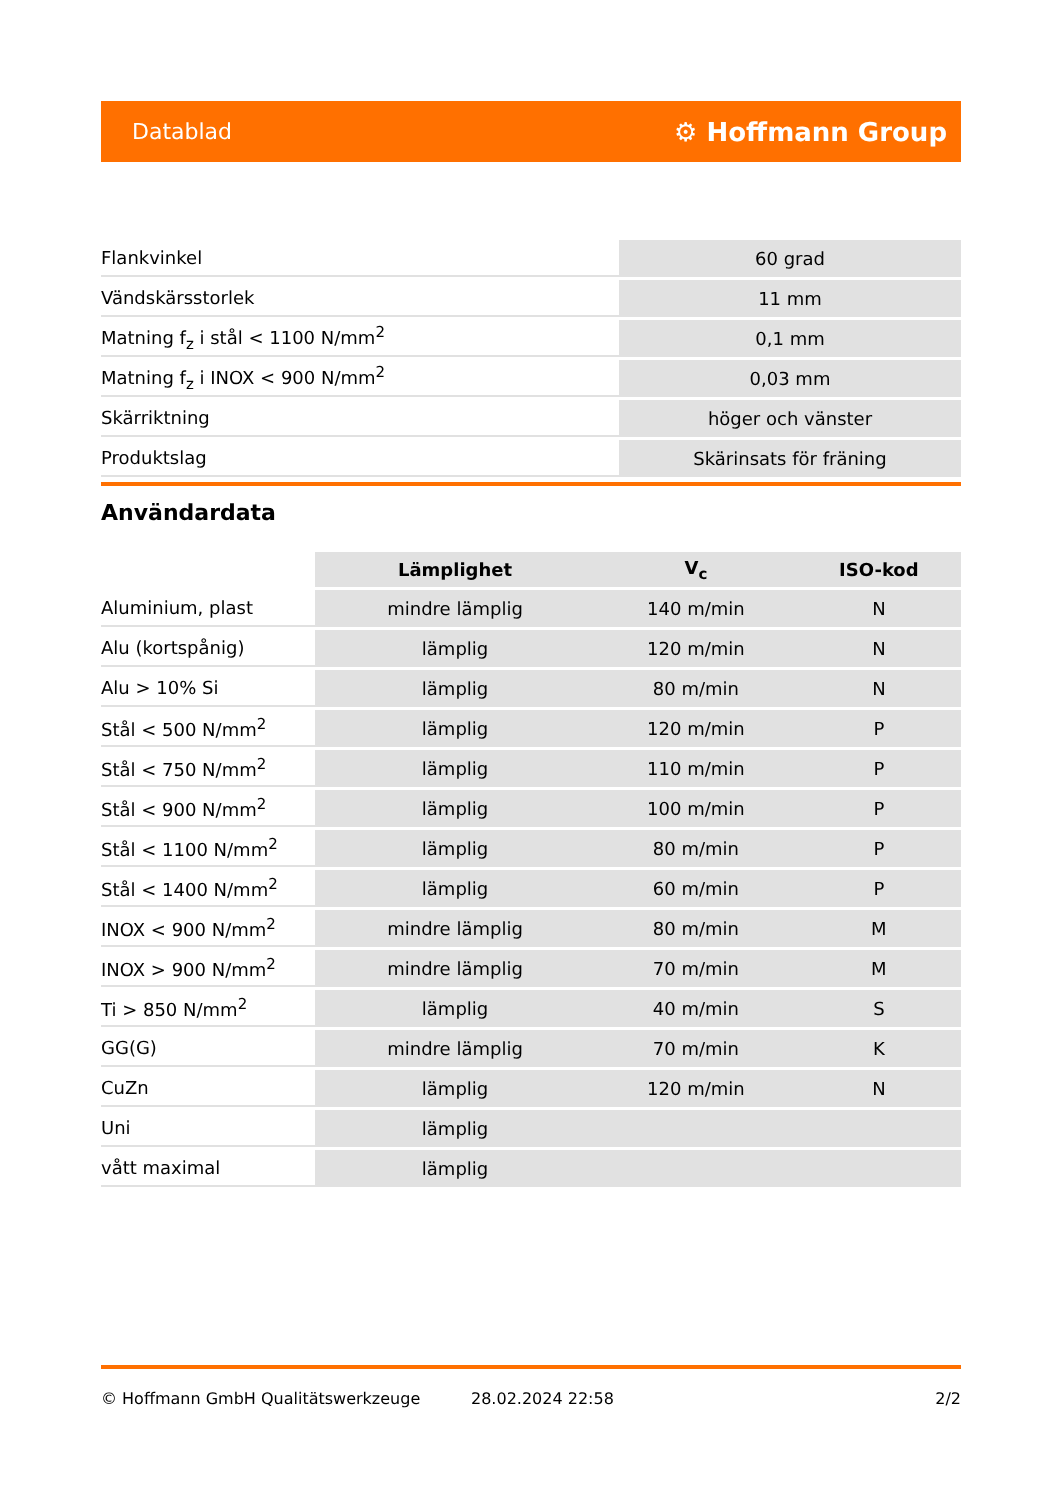Datablad ⚙ Hoffmann Group
| Flankvinkel | 60 grad |
| Vändskärsstorlek | 11 mm |
| Matning f<sub>z</sub> i stål < 1100 N/mm<sup>2</sup> | 0,1 mm |
| Matning f<sub>z</sub> i INOX < 900 N/mm<sup>2</sup> | 0,03 mm |
| Skärriktning | höger och vänster |
| Produktslag | Skärinsats för fräning |
Användardata
| | Lämplighet | V<sub>c</sub> | ISO-kod |
| --- | --- | --- | --- |
| Aluminium, plast | mindre lämplig | 140 m/min | N |
| Alu (kortspånig) | lämplig | 120 m/min | N |
| Alu > 10% Si | lämplig | 80 m/min | N |
| Stål < 500 N/mm<sup>2</sup> | lämplig | 120 m/min | P |
| Stål < 750 N/mm<sup>2</sup> | lämplig | 110 m/min | P |
| Stål < 900 N/mm<sup>2</sup> | lämplig | 100 m/min | P |
| Stål < 1100 N/mm<sup>2</sup> | lämplig | 80 m/min | P |
| Stål < 1400 N/mm<sup>2</sup> | lämplig | 60 m/min | P |
| INOX < 900 N/mm<sup>2</sup> | mindre lämplig | 80 m/min | M |
| INOX > 900 N/mm<sup>2</sup> | mindre lämplig | 70 m/min | M |
| Ti > 850 N/mm<sup>2</sup> | lämplig | 40 m/min | S |
| GG(G) | mindre lämplig | 70 m/min | K |
| CuZn | lämplig | 120 m/min | N |
| Uni | lämplig | | |
| vått maximal | lämplig | | |
© Hoffmann GmbH Qualitätswerkzeuge 28.02.2024 22:58 2/2